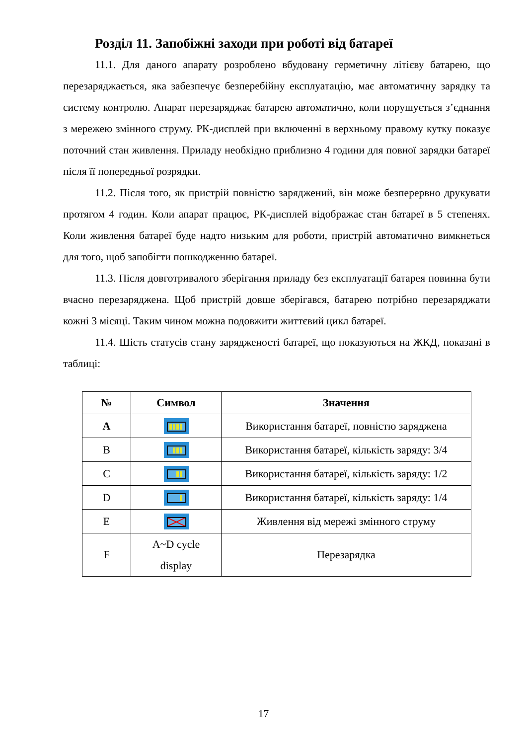Розділ 11. Запобіжні заходи при роботі від батареї
11.1. Для даного апарату розроблено вбудовану герметичну літієву батарею, що перезаряджається, яка забезпечує безперебійну експлуатацію, має автоматичну зарядку та систему контролю. Апарат перезаряджає батарею автоматично, коли порушується з’єднання з мережею змінного струму. РК-дисплей при включенні в верхньому правому кутку показує поточний стан живлення. Приладу необхідно приблизно 4 години для повної зарядки батареї після її попередньої розрядки.
11.2. Після того, як пристрій повністю заряджений, він може безперервно друкувати протягом 4 годин. Коли апарат працює, РК-дисплей відображає стан батареї в 5 степенях. Коли живлення батареї буде надто низьким для роботи, пристрій автоматично вимкнеться для того, щоб запобігти пошкодженню батареї.
11.3. Після довготривалого зберігання приладу без експлуатації батарея повинна бути вчасно перезаряджена. Щоб пристрій довше зберігався, батарею потрібно перезаряджати кожні 3 місяці. Таким чином можна подовжити життєвий цикл батареї.
11.4. Шість статусів стану зарядженості батареї, що показуються на ЖКД, показані в таблиці:
| № | Символ | Значення |
| --- | --- | --- |
| A | | Використання батареї, повністю заряджена |
| B | | Використання батареї, кількість заряду: 3/4 |
| C | | Використання батареї, кількість заряду: 1/2 |
| D | | Використання батареї, кількість заряду: 1/4 |
| E | | Живлення від мережі змінного струму |
| F | A~D cycle display | Перезарядка |
17